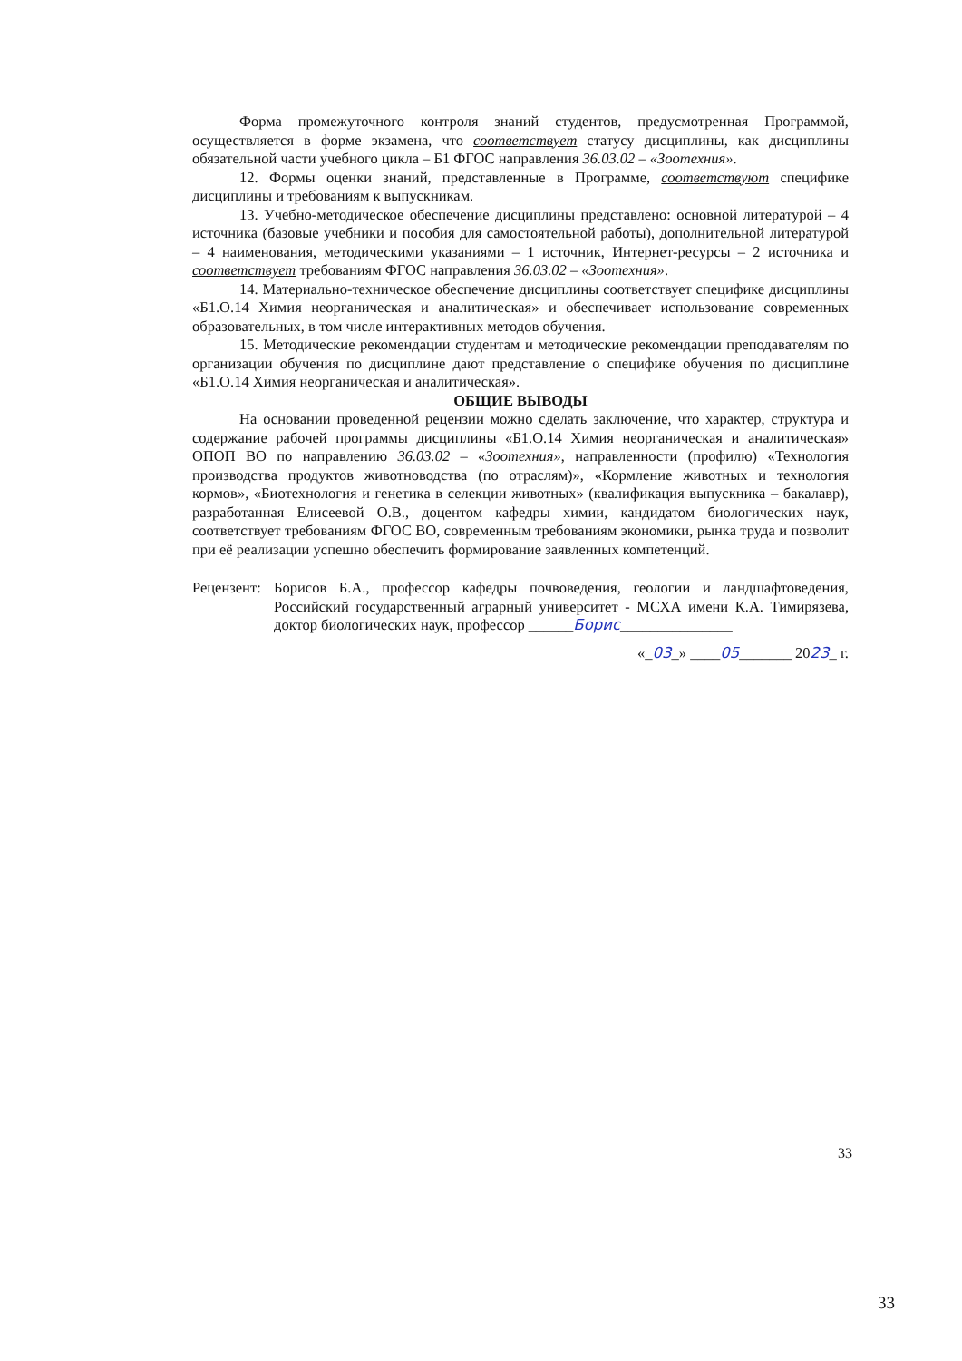Форма промежуточного контроля знаний студентов, предусмотренная Программой, осуществляется в форме экзамена, что соответствует статусу дисциплины, как дисциплины обязательной части учебного цикла – Б1 ФГОС направления 36.03.02 – «Зоотехния».
12. Формы оценки знаний, представленные в Программе, соответствуют специфике дисциплины и требованиям к выпускникам.
13. Учебно-методическое обеспечение дисциплины представлено: основной литературой – 4 источника (базовые учебники и пособия для самостоятельной работы), дополнительной литературой – 4 наименования, методическими указаниями – 1 источник, Интернет-ресурсы – 2 источника и соответствует требованиям ФГОС направления 36.03.02 – «Зоотехния».
14. Материально-техническое обеспечение дисциплины соответствует специфике дисциплины «Б1.О.14 Химия неорганическая и аналитическая» и обеспечивает использование современных образовательных, в том числе интерактивных методов обучения.
15. Методические рекомендации студентам и методические рекомендации преподавателям по организации обучения по дисциплине дают представление о специфике обучения по дисциплине «Б1.О.14 Химия неорганическая и аналитическая».
ОБЩИЕ ВЫВОДЫ
На основании проведенной рецензии можно сделать заключение, что характер, структура и содержание рабочей программы дисциплины «Б1.О.14 Химия неорганическая и аналитическая» ОПОП ВО по направлению 36.03.02 – «Зоотехния», направленности (профилю) «Технология производства продуктов животноводства (по отраслям)», «Кормление животных и технология кормов», «Биотехнология и генетика в селекции животных» (квалификация выпускника – бакалавр), разработанная Елисеевой О.В., доцентом кафедры химии, кандидатом биологических наук, соответствует требованиям ФГОС ВО, современным требованиям экономики, рынка труда и позволит при её реализации успешно обеспечить формирование заявленных компетенций.
Рецензент:
Борисов Б.А., профессор кафедры почвоведения, геологии и ландшафтоведения, Российский государственный аграрный университет - МСХА имени К.А. Тимирязева, доктор биологических наук, профессор ______Борис_______________
«_03_» ____05_______ 2023_ г.
33
33